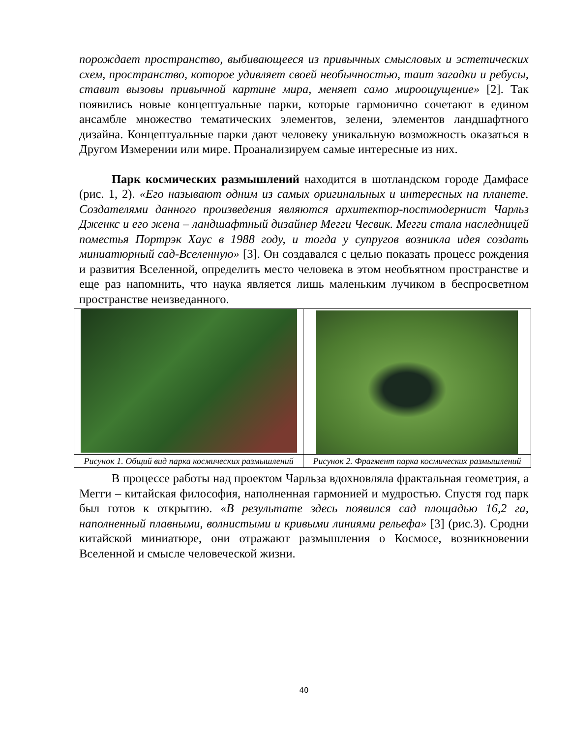порождает пространство, выбивающееся из привычных смысловых и эстетических схем, пространство, которое удивляет своей необычностью, таит загадки и ребусы, ставит вызовы привычной картине мира, меняет само мироощущение» [2]. Так появились новые концептуальные парки, которые гармонично сочетают в едином ансамбле множество тематических элементов, зелени, элементов ландшафтного дизайна. Концептуальные парки дают человеку уникальную возможность оказаться в Другом Измерении или мире. Проанализируем самые интересные из них.
Парк космических размышлений находится в шотландском городе Дамфасе (рис. 1, 2). «Его называют одним из самых оригинальных и интересных на планете. Создателями данного произведения являются архитектор-постмодернист Чарльз Дженкс и его жена – ландшафтный дизайнер Мегги Чесвик. Мегги стала наследницей поместья Портрэк Хаус в 1988 году, и тогда у супругов возникла идея создать миниатюрный сад-Вселенную» [3]. Он создавался с целью показать процесс рождения и развития Вселенной, определить место человека в этом необъятном пространстве и еще раз напомнить, что наука является лишь маленьким лучиком в беспросветном пространстве неизведанного.
| Рисунок 1. Общий вид парка космических размышлений | Рисунок 2. Фрагмент парка космических размышлений |
В процессе работы над проектом Чарльза вдохновляла фрактальная геометрия, а Мегги – китайская философия, наполненная гармонией и мудростью. Спустя год парк был готов к открытию. «В результате здесь появился сад площадью 16,2 га, наполненный плавными, волнистыми и кривыми линиями рельефа» [3] (рис.3). Сродни китайской миниатюре, они отражают размышления о Космосе, возникновении Вселенной и смысле человеческой жизни.
40